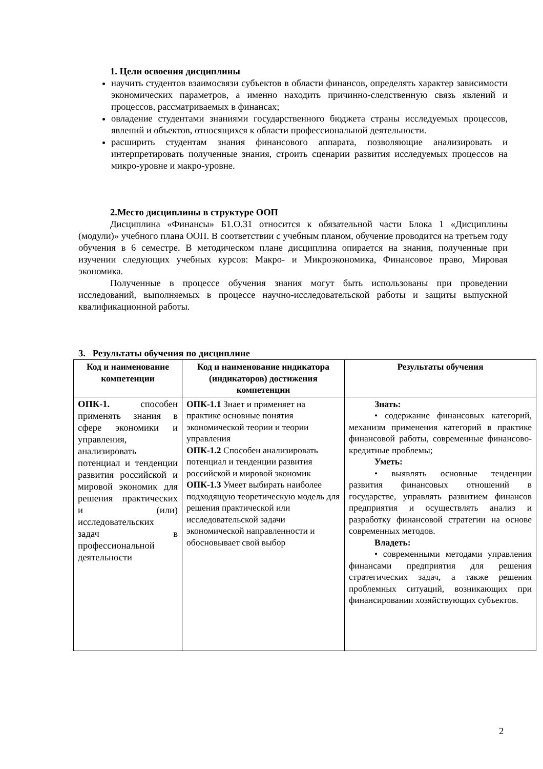1. Цели освоения дисциплины
научить студентов взаимосвязи субъектов в области финансов, определять характер зависимости экономических параметров, а именно находить причинно-следственную связь явлений и процессов, рассматриваемых в финансах;
овладение студентами знаниями государственного бюджета страны исследуемых процессов, явлений и объектов, относящихся к области профессиональной деятельности.
расширить студентам знания финансового аппарата, позволяющие анализировать и интерпретировать полученные знания, строить сценарии развития исследуемых процессов на микро-уровне и макро-уровне.
2.Место дисциплины в структуре ООП
Дисциплина «Финансы» Б1.О.31 относится к обязательной части Блока 1 «Дисциплины (модули)» учебного плана ООП. В соответствии с учебным планом, обучение проводится на третьем году обучения в 6 семестре. В методическом плане дисциплина опирается на знания, полученные при изучении следующих учебных курсов: Макро- и Микроэкономика, Финансовое право, Мировая экономика.
Полученные в процессе обучения знания могут быть использованы при проведении исследований, выполняемых в процессе научно-исследовательской работы и защиты выпускной квалификационной работы.
3. Результаты обучения по дисциплине
| Код и наименование компетенции | Код и наименование индикатора (индикаторов) достижения компетенции | Результаты обучения |
| --- | --- | --- |
| ОПК-1. способен применять знания в сфере экономики и управления, анализировать потенциал и тенденции развития российской и мировой экономик для решения практических и (или) исследовательских задач в профессиональной деятельности | ОПК-1.1 Знает и применяет на практике основные понятия экономической теории и теории управления ОПК-1.2 Способен анализировать потенциал и тенденции развития российской и мировой экономик ОПК-1.3 Умеет выбирать наиболее подходящую теоретическую модель для решения практической или исследовательской задачи экономической направленности и обосновывает свой выбор | Знать: • содержание финансовых категорий, механизм применения категорий в практике финансовой работы, современные финансово-кредитные проблемы; Уметь: • выявлять основные тенденции развития финансовых отношений в государстве, управлять развитием финансов предприятия и осуществлять анализ и разработку финансовой стратегии на основе современных методов. Владеть: • современными методами управления финансами предприятия для решения стратегических задач, а также решения проблемных ситуаций, возникающих при финансировании хозяйствующих субъектов. |
2